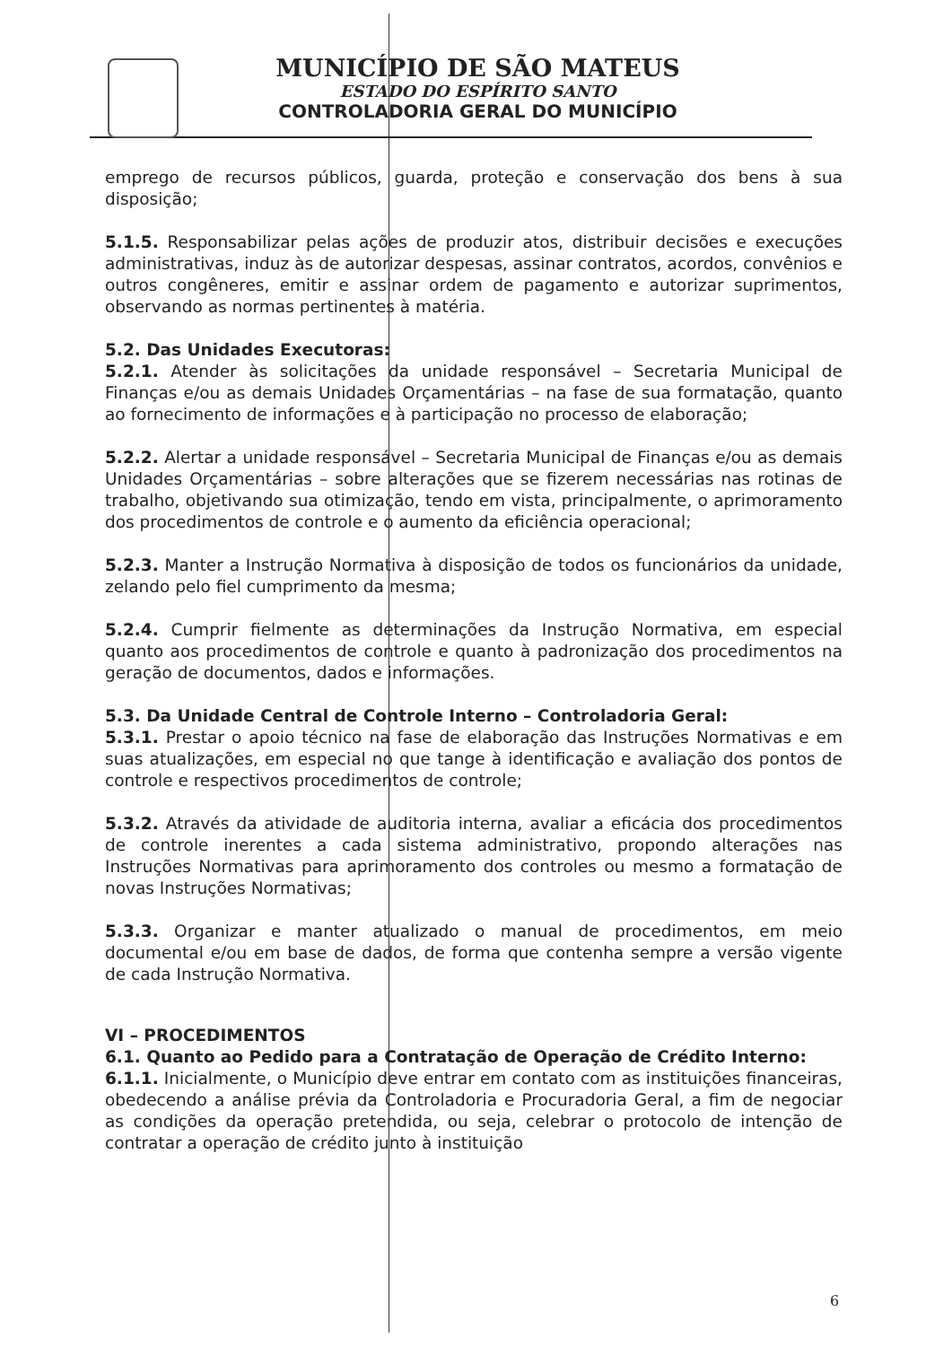MUNICÍPIO DE SÃO MATEUS
ESTADO DO ESPÍRITO SANTO
CONTROLADORIA GERAL DO MUNICÍPIO
emprego de recursos públicos, guarda, proteção e conservação dos bens à sua disposição;
5.1.5. Responsabilizar pelas ações de produzir atos, distribuir decisões e execuções administrativas, induz às de autorizar despesas, assinar contratos, acordos, convênios e outros congêneres, emitir e assinar ordem de pagamento e autorizar suprimentos, observando as normas pertinentes à matéria.
5.2. Das Unidades Executoras:
5.2.1. Atender às solicitações da unidade responsável – Secretaria Municipal de Finanças e/ou as demais Unidades Orçamentárias – na fase de sua formatação, quanto ao fornecimento de informações e à participação no processo de elaboração;
5.2.2. Alertar a unidade responsável – Secretaria Municipal de Finanças e/ou as demais Unidades Orçamentárias – sobre alterações que se fizerem necessárias nas rotinas de trabalho, objetivando sua otimização, tendo em vista, principalmente, o aprimoramento dos procedimentos de controle e o aumento da eficiência operacional;
5.2.3. Manter a Instrução Normativa à disposição de todos os funcionários da unidade, zelando pelo fiel cumprimento da mesma;
5.2.4. Cumprir fielmente as determinações da Instrução Normativa, em especial quanto aos procedimentos de controle e quanto à padronização dos procedimentos na geração de documentos, dados e informações.
5.3. Da Unidade Central de Controle Interno – Controladoria Geral:
5.3.1. Prestar o apoio técnico na fase de elaboração das Instruções Normativas e em suas atualizações, em especial no que tange à identificação e avaliação dos pontos de controle e respectivos procedimentos de controle;
5.3.2. Através da atividade de auditoria interna, avaliar a eficácia dos procedimentos de controle inerentes a cada sistema administrativo, propondo alterações nas Instruções Normativas para aprimoramento dos controles ou mesmo a formatação de novas Instruções Normativas;
5.3.3. Organizar e manter atualizado o manual de procedimentos, em meio documental e/ou em base de dados, de forma que contenha sempre a versão vigente de cada Instrução Normativa.
VI – PROCEDIMENTOS
6.1. Quanto ao Pedido para a Contratação de Operação de Crédito Interno:
6.1.1. Inicialmente, o Município deve entrar em contato com as instituições financeiras, obedecendo a análise prévia da Controladoria e Procuradoria Geral, a fim de negociar as condições da operação pretendida, ou seja, celebrar o protocolo de intenção de contratar a operação de crédito junto à instituição
6